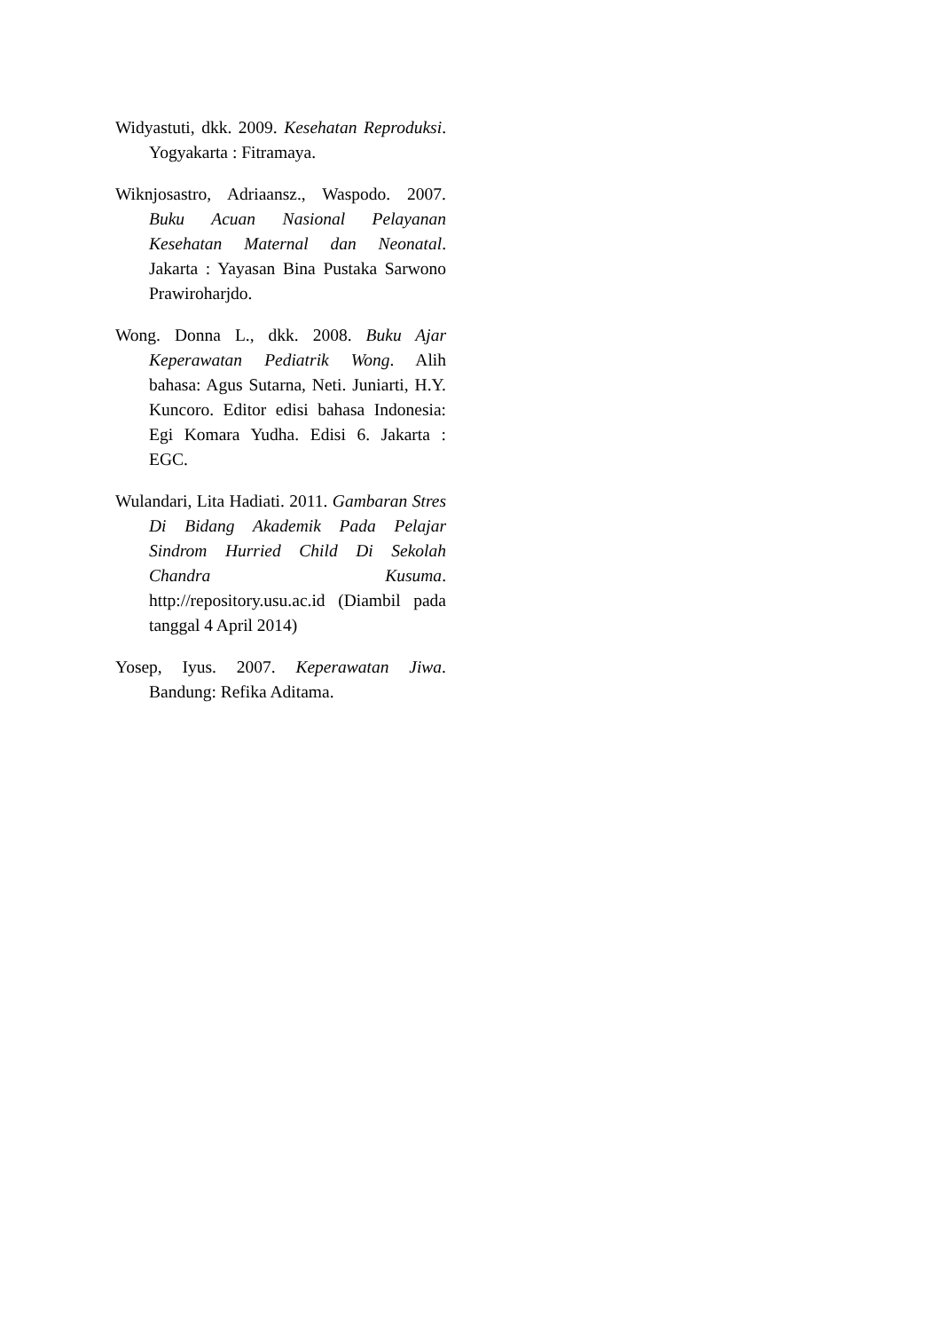Widyastuti, dkk. 2009. Kesehatan Reproduksi. Yogyakarta : Fitramaya.
Wiknjosastro, Adriaansz., Waspodo. 2007. Buku Acuan Nasional Pelayanan Kesehatan Maternal dan Neonatal. Jakarta : Yayasan Bina Pustaka Sarwono Prawiroharjdo.
Wong. Donna L., dkk. 2008. Buku Ajar Keperawatan Pediatrik Wong. Alih bahasa: Agus Sutarna, Neti. Juniarti, H.Y. Kuncoro. Editor edisi bahasa Indonesia: Egi Komara Yudha. Edisi 6. Jakarta : EGC.
Wulandari, Lita Hadiati. 2011. Gambaran Stres Di Bidang Akademik Pada Pelajar Sindrom Hurried Child Di Sekolah Chandra Kusuma. http://repository.usu.ac.id (Diambil pada tanggal 4 April 2014)
Yosep, Iyus. 2007. Keperawatan Jiwa. Bandung: Refika Aditama.